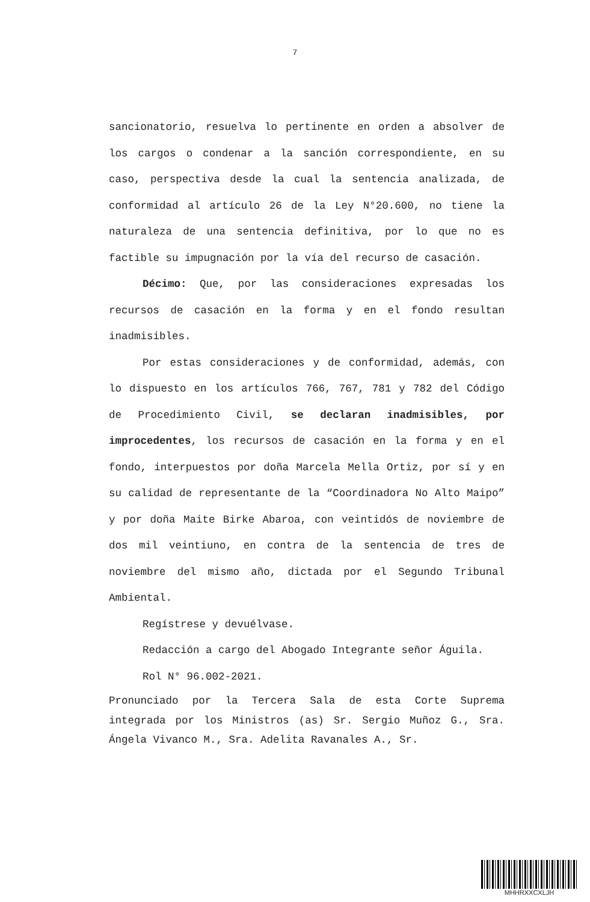7
sancionatorio, resuelva lo pertinente en orden a absolver de los cargos o condenar a la sanción correspondiente, en su caso, perspectiva desde la cual la sentencia analizada, de conformidad al artículo 26 de la Ley N°20.600, no tiene la naturaleza de una sentencia definitiva, por lo que no es factible su impugnación por la vía del recurso de casación.
Décimo: Que, por las consideraciones expresadas los recursos de casación en la forma y en el fondo resultan inadmisibles.
Por estas consideraciones y de conformidad, además, con lo dispuesto en los artículos 766, 767, 781 y 782 del Código de Procedimiento Civil, se declaran inadmisibles, por improcedentes, los recursos de casación en la forma y en el fondo, interpuestos por doña Marcela Mella Ortiz, por sí y en su calidad de representante de la “Coordinadora No Alto Maipo” y por doña Maite Birke Abaroa, con veintidós de noviembre de dos mil veintiuno, en contra de la sentencia de tres de noviembre del mismo año, dictada por el Segundo Tribunal Ambiental.
Regístrese y devuélvase.
Redacción a cargo del Abogado Integrante señor Águila.
Rol N° 96.002-2021.
Pronunciado por la Tercera Sala de esta Corte Suprema integrada por los Ministros (as) Sr. Sergio Muñoz G., Sra. Ángela Vivanco M., Sra. Adelita Ravanales A., Sr.
MHHRXXCXLJH